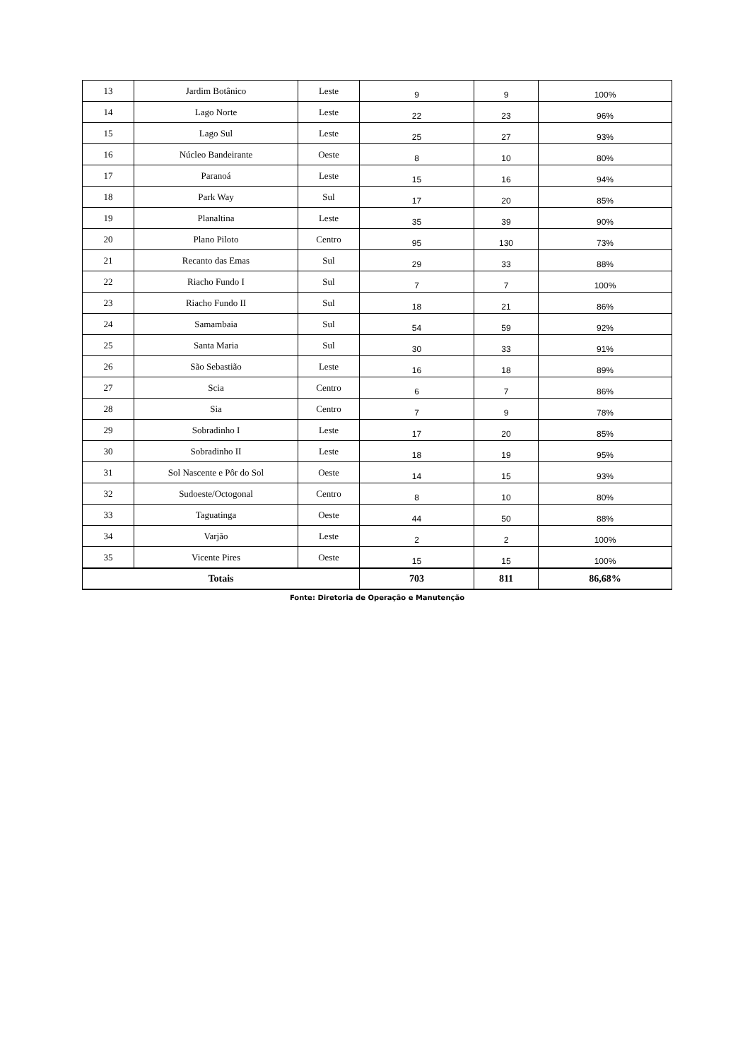| 13 | Jardim Botânico | Leste | 9 | 9 | 100% |
| 14 | Lago Norte | Leste | 22 | 23 | 96% |
| 15 | Lago Sul | Leste | 25 | 27 | 93% |
| 16 | Núcleo Bandeirante | Oeste | 8 | 10 | 80% |
| 17 | Paranoá | Leste | 15 | 16 | 94% |
| 18 | Park Way | Sul | 17 | 20 | 85% |
| 19 | Planaltina | Leste | 35 | 39 | 90% |
| 20 | Plano Piloto | Centro | 95 | 130 | 73% |
| 21 | Recanto das Emas | Sul | 29 | 33 | 88% |
| 22 | Riacho Fundo I | Sul | 7 | 7 | 100% |
| 23 | Riacho Fundo II | Sul | 18 | 21 | 86% |
| 24 | Samambaia | Sul | 54 | 59 | 92% |
| 25 | Santa Maria | Sul | 30 | 33 | 91% |
| 26 | São Sebastião | Leste | 16 | 18 | 89% |
| 27 | Scia | Centro | 6 | 7 | 86% |
| 28 | Sia | Centro | 7 | 9 | 78% |
| 29 | Sobradinho I | Leste | 17 | 20 | 85% |
| 30 | Sobradinho II | Leste | 18 | 19 | 95% |
| 31 | Sol Nascente e Pôr do Sol | Oeste | 14 | 15 | 93% |
| 32 | Sudoeste/Octogonal | Centro | 8 | 10 | 80% |
| 33 | Taguatinga | Oeste | 44 | 50 | 88% |
| 34 | Varjão | Leste | 2 | 2 | 100% |
| 35 | Vicente Pires | Oeste | 15 | 15 | 100% |
| Totais | | | 703 | 811 | 86,68% |
Fonte: Diretoria de Operação e Manutenção